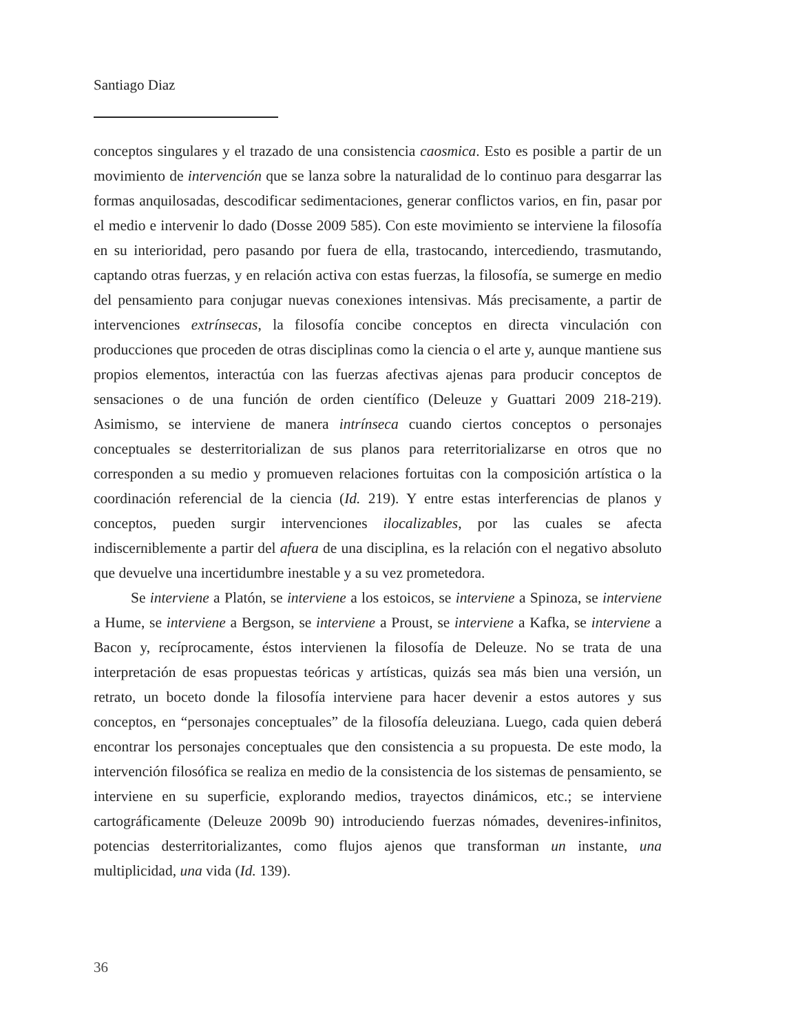Santiago Diaz
conceptos singulares y el trazado de una consistencia caosmica. Esto es posible a partir de un movimiento de intervención que se lanza sobre la naturalidad de lo continuo para desgarrar las formas anquilosadas, descodificar sedimentaciones, generar conflictos varios, en fin, pasar por el medio e intervenir lo dado (Dosse 2009 585). Con este movimiento se interviene la filosofía en su interioridad, pero pasando por fuera de ella, trastocando, intercediendo, trasmutando, captando otras fuerzas, y en relación activa con estas fuerzas, la filosofía, se sumerge en medio del pensamiento para conjugar nuevas conexiones intensivas. Más precisamente, a partir de intervenciones extrínsecas, la filosofía concibe conceptos en directa vinculación con producciones que proceden de otras disciplinas como la ciencia o el arte y, aunque mantiene sus propios elementos, interactúa con las fuerzas afectivas ajenas para producir conceptos de sensaciones o de una función de orden científico (Deleuze y Guattari 2009 218-219). Asimismo, se interviene de manera intrínseca cuando ciertos conceptos o personajes conceptuales se desterritorializan de sus planos para reterritorializarse en otros que no corresponden a su medio y promueven relaciones fortuitas con la composición artística o la coordinación referencial de la ciencia (Id. 219). Y entre estas interferencias de planos y conceptos, pueden surgir intervenciones ilocalizables, por las cuales se afecta indiscerniblemente a partir del afuera de una disciplina, es la relación con el negativo absoluto que devuelve una incertidumbre inestable y a su vez prometedora.
Se interviene a Platón, se interviene a los estoicos, se interviene a Spinoza, se interviene a Hume, se interviene a Bergson, se interviene a Proust, se interviene a Kafka, se interviene a Bacon y, recíprocamente, éstos intervienen la filosofía de Deleuze. No se trata de una interpretación de esas propuestas teóricas y artísticas, quizás sea más bien una versión, un retrato, un boceto donde la filosofía interviene para hacer devenir a estos autores y sus conceptos, en “personajes conceptuales” de la filosofía deleuziana. Luego, cada quien deberá encontrar los personajes conceptuales que den consistencia a su propuesta. De este modo, la intervención filosófica se realiza en medio de la consistencia de los sistemas de pensamiento, se interviene en su superficie, explorando medios, trayectos dinámicos, etc.; se interviene cartográficamente (Deleuze 2009b 90) introduciendo fuerzas nómades, devenires-infinitos, potencias desterritorializantes, como flujos ajenos que transforman un instante, una multiplicidad, una vida (Id. 139).
36